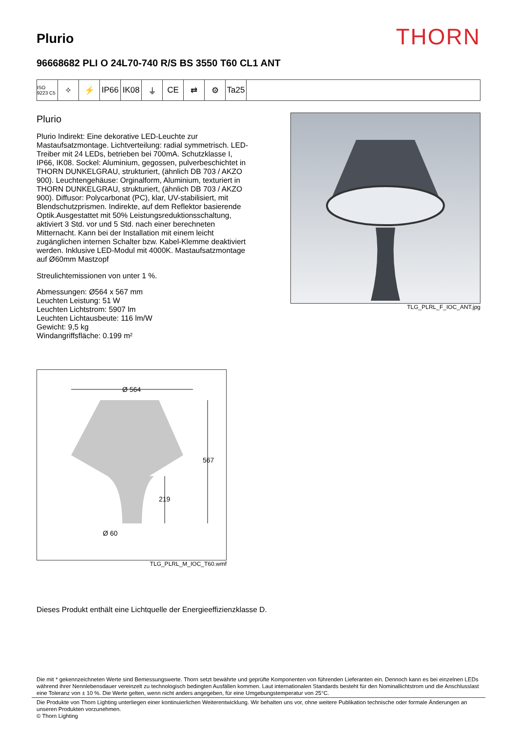Plurio
THORN
96668682 PLI O 24L70-740 R/S BS 3550 T60 CL1 ANT
ISO 9223 C5
✧ ⚡ IP66 IK08 ⏚ CE ⇄ ⚙ Ta25
Plurio
Plurio Indirekt: Eine dekorative LED-Leuchte zur Mastaufsatzmontage. Lichtverteilung: radial symmetrisch. LED-Treiber mit 24 LEDs, betrieben bei 700mA. Schutzklasse I, IP66, IK08. Sockel: Aluminium, gegossen, pulverbeschichtet in THORN DUNKELGRAU, strukturiert, (ähnlich DB 703 / AKZO 900). Leuchtengehäuse: Orginalform, Aluminium, texturiert in THORN DUNKELGRAU, strukturiert, (ähnlich DB 703 / AKZO 900). Diffusor: Polycarbonat (PC), klar, UV-stabilisiert, mit Blendschutzprismen. Indirekte, auf dem Reflektor basierende Optik.Ausgestattet mit 50% Leistungsreduktionsschaltung, aktiviert 3 Std. vor und 5 Std. nach einer berechneten Mitternacht. Kann bei der Installation mit einem leicht zugänglichen internen Schalter bzw. Kabel-Klemme deaktiviert werden. Inklusive LED-Modul mit 4000K. Mastaufsatzmontage auf Ø60mm Mastzopf
Streulichtemissionen von unter 1 %.
Abmessungen: Ø564 x 567 mm
Leuchten Leistung: 51 W
Leuchten Lichtstrom: 5907 lm
Leuchten Lichtausbeute: 116 lm/W
Gewicht: 9,5 kg
Windangriffsfläche: 0.199 m²
TLG_PLRL_F_IOC_ANT.jpg
Ø 564
567
219
Ø 60
TLG_PLRL_M_IOC_T60.wmf
Dieses Produkt enthält eine Lichtquelle der Energieeffizienzklasse D.
Die mit * gekennzeichneten Werte sind Bemessungswerte. Thorn setzt bewährte und geprüfte Komponenten von führenden Lieferanten ein. Dennoch kann es bei einzelnen LEDs während ihrer Nennlebensdauer vereinzelt zu technologisch bedingten Ausfällen kommen. Laut internationalen Standards besteht für den Nominallichtstrom und die Anschlusslast eine Toleranz von ± 10 %. Die Werte gelten, wenn nicht anders angegeben, für eine Umgebungstemperatur von 25°C.
Die Produkte von Thorn Lighting unterliegen einer kontinuierlichen Weiterentwicklung. Wir behalten uns vor, ohne weitere Publikation technische oder formale Änderungen an unseren Produkten vorzunehmen.
© Thorn Lighting